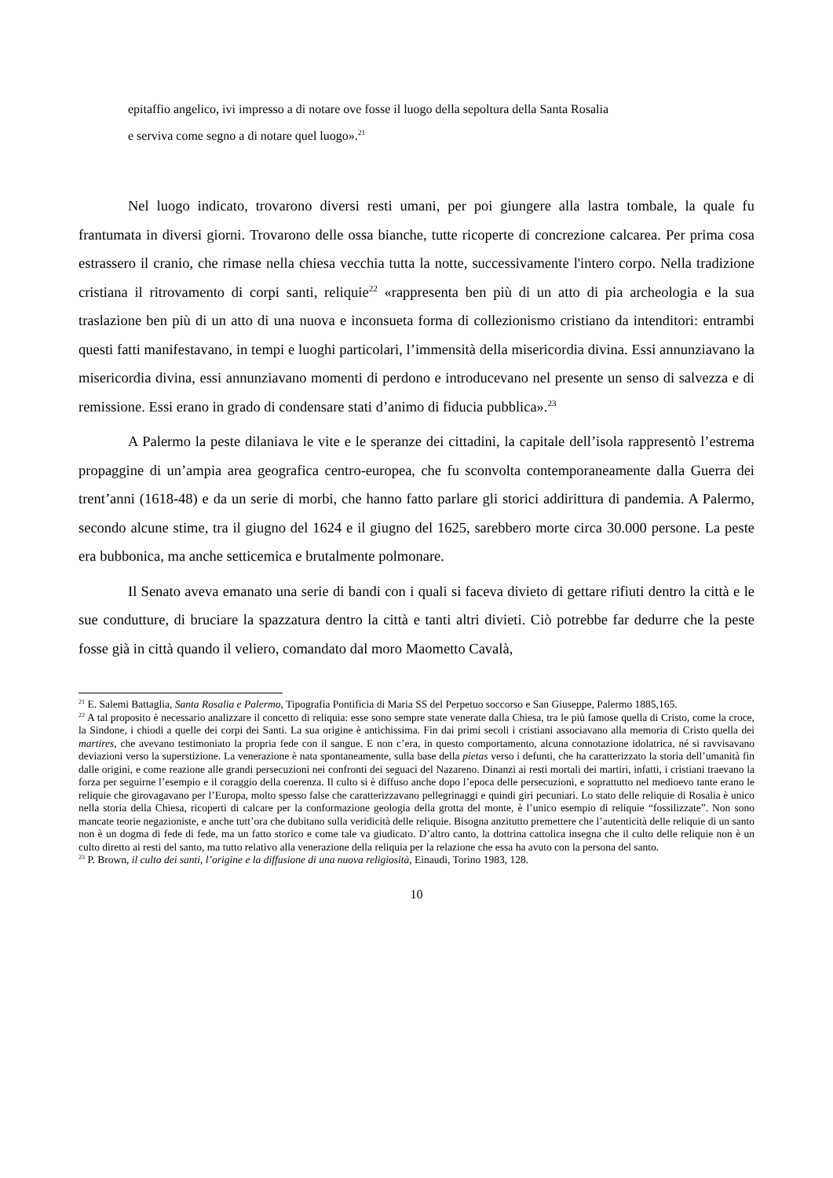epitaffio angelico, ivi impresso a di notare ove fosse il luogo della sepoltura della Santa Rosalia
e serviva come segno a di notare quel luogo».<sup>21</sup>
Nel luogo indicato, trovarono diversi resti umani, per poi giungere alla lastra tombale, la quale fu frantumata in diversi giorni. Trovarono delle ossa bianche, tutte ricoperte di concrezione calcarea. Per prima cosa estrassero il cranio, che rimase nella chiesa vecchia tutta la notte, successivamente l'intero corpo. Nella tradizione cristiana il ritrovamento di corpi santi, reliquie<sup>22</sup> «rappresenta ben più di un atto di pia archeologia e la sua traslazione ben più di un atto di una nuova e inconsueta forma di collezionismo cristiano da intenditori: entrambi questi fatti manifestavano, in tempi e luoghi particolari, l’immensità della misericordia divina. Essi annunziavano la misericordia divina, essi annunziavano momenti di perdono e introducevano nel presente un senso di salvezza e di remissione. Essi erano in grado di condensare stati d’animo di fiducia pubblica».<sup>23</sup>
A Palermo la peste dilaniava le vite e le speranze dei cittadini, la capitale dell’isola rappresentò l’estrema propaggine di un’ampia area geografica centro-europea, che fu sconvolta contemporaneamente dalla Guerra dei trent’anni (1618-48) e da un serie di morbi, che hanno fatto parlare gli storici addirittura di pandemia. A Palermo, secondo alcune stime, tra il giugno del 1624 e il giugno del 1625, sarebbero morte circa 30.000 persone. La peste era bubbonica, ma anche setticemica e brutalmente polmonare.
Il Senato aveva emanato una serie di bandi con i quali si faceva divieto di gettare rifiuti dentro la città e le sue condutture, di bruciare la spazzatura dentro la città e tanti altri divieti. Ciò potrebbe far dedurre che la peste fosse già in città quando il veliero, comandato dal moro Maometto Cavalà,
<sup>21</sup> E. Salemi Battaglia, Santa Rosalia e Palermo, Tipografia Pontificia di Maria SS del Perpetuo soccorso e San Giuseppe, Palermo 1885,165.
<sup>22</sup> A tal proposito è necessario analizzare il concetto di reliquia: esse sono sempre state venerate dalla Chiesa, tra le più famose quella di Cristo, come la croce, la Sindone, i chiodi a quelle dei corpi dei Santi. La sua origine è antichissima. Fin dai primi secoli i cristiani associavano alla memoria di Cristo quella dei martires, che avevano testimoniato la propria fede con il sangue. E non c’era, in questo comportamento, alcuna connotazione idolatrica, né si ravvisavano deviazioni verso la superstizione. La venerazione è nata spontaneamente, sulla base della pietas verso i defunti, che ha caratterizzato la storia dell’umanità fin dalle origini, e come reazione alle grandi persecuzioni nei confronti dei seguaci del Nazareno. Dinanzi ai resti mortali dei martiri, infatti, i cristiani traevano la forza per seguirne l’esempio e il coraggio della coerenza. Il culto si è diffuso anche dopo l’epoca delle persecuzioni, e soprattutto nel medioevo tante erano le reliquie che girovagavano per l’Europa, molto spesso false che caratterizzavano pellegrinaggi e quindi giri pecuniari. Lo stato delle reliquie di Rosalia è unico nella storia della Chiesa, ricoperti di calcare per la conformazione geologia della grotta del monte, è l’unico esempio di reliquie “fossilizzate”. Non sono mancate teorie negazioniste, e anche tutt’ora che dubitano sulla veridicità delle reliquie. Bisogna anzitutto premettere che l’autenticità delle reliquie di un santo non è un dogma di fede di fede, ma un fatto storico e come tale va giudicato. D’altro canto, la dottrina cattolica insegna che il culto delle reliquie non è un culto diretto ai resti del santo, ma tutto relativo alla venerazione della reliquia per la relazione che essa ha avuto con la persona del santo.
<sup>23</sup> P. Brown, il culto dei santi, l’origine e la diffusione di una nuova religiosità, Einaudi, Torino 1983, 128.
10